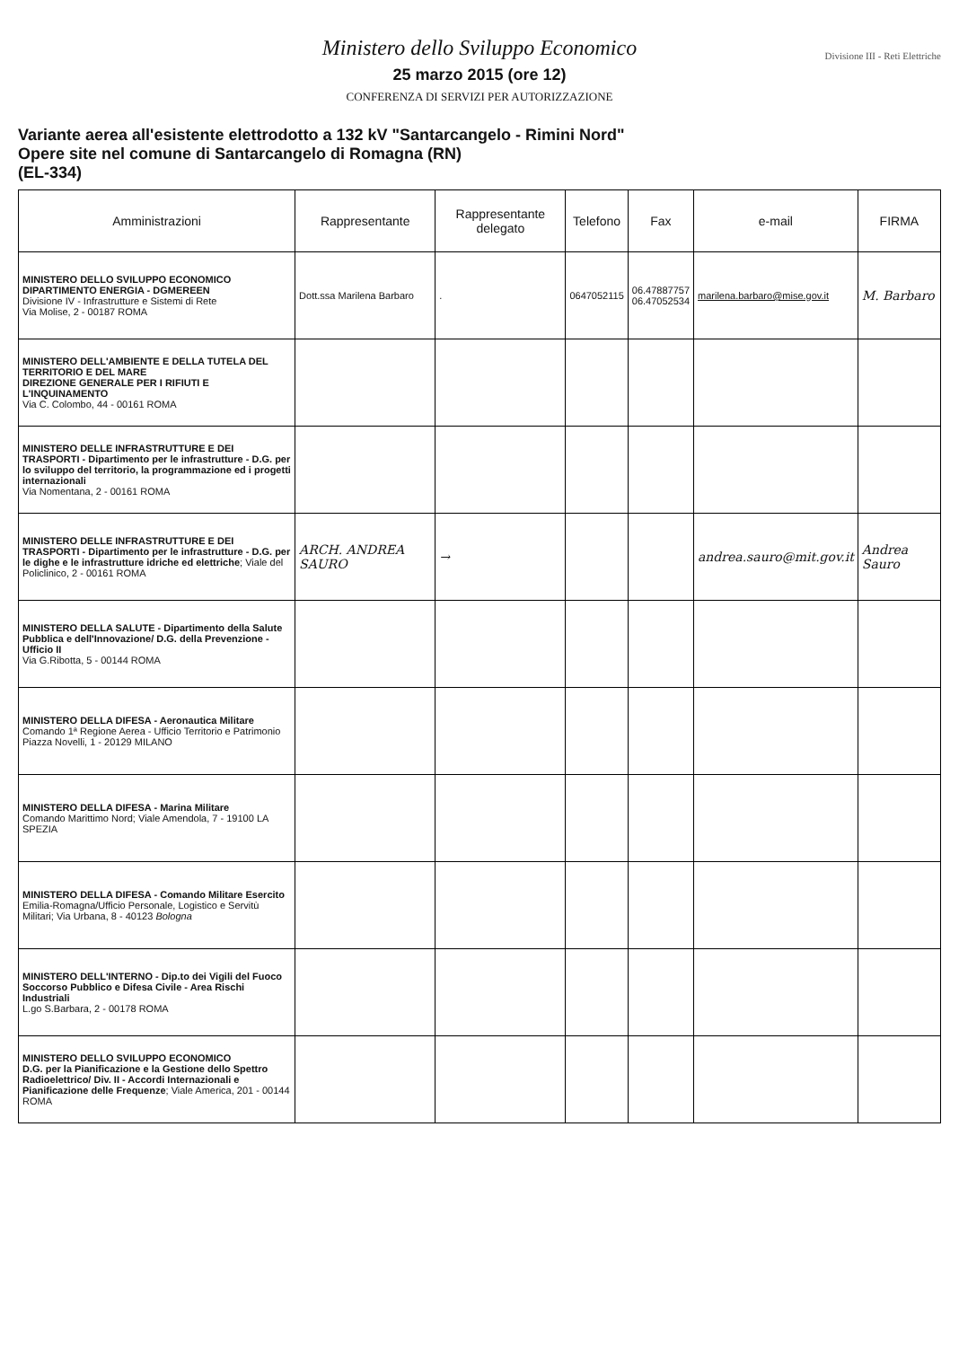Ministero dello Sviluppo Economico
25 marzo 2015 (ore 12)
CONFERENZA DI SERVIZI PER AUTORIZZAZIONE
Divisione III - Reti Elettriche
Variante aerea all'esistente elettrodotto a 132 kV "Santarcangelo - Rimini Nord"
Opere site nel comune di Santarcangelo di Romagna (RN)
(EL-334)
| Amministrazioni | Rappresentante | Rappresentante delegato | Telefono | Fax | e-mail | FIRMA |
| --- | --- | --- | --- | --- | --- | --- |
| MINISTERO DELLO SVILUPPO ECONOMICO DIPARTIMENTO ENERGIA - DGMEREEN Divisione IV - Infrastrutture e Sistemi di Rete Via Molise, 2 - 00187 ROMA | Dott.ssa Marilena Barbaro | . | 0647052115 | 06.47887757 06.47052534 | marilena.barbaro@mise.gov.it | M. Barbaro |
| MINISTERO DELL'AMBIENTE E DELLA TUTELA DEL TERRITORIO E DEL MARE DIREZIONE GENERALE PER I RIFIUTI E L'INQUINAMENTO Via C. Colombo, 44 - 00161 ROMA | | | | | | |
| MINISTERO DELLE INFRASTRUTTURE E DEI TRASPORTI - Dipartimento per le infrastrutture - D.G. per lo sviluppo del territorio, la programmazione ed i progetti internazionali Via Nomentana, 2 - 00161 ROMA | | | | | | |
| MINISTERO DELLE INFRASTRUTTURE E DEI TRASPORTI - Dipartimento per le infrastrutture - D.G. per le dighe e le infrastrutture idriche ed elettriche ; Viale del Policlinico, 2 - 00161 ROMA | ARCH. ANDREA SAURO | → | | | andrea.sauro@mit.gov.it | Andrea Sauro |
| MINISTERO DELLA SALUTE - Dipartimento della Salute Pubblica e dell'Innovazione/ D.G. della Prevenzione - Ufficio II Via G.Ribotta, 5 - 00144 ROMA | | | | | | |
| MINISTERO DELLA DIFESA - Aeronautica Militare Comando 1ª Regione Aerea - Ufficio Territorio e Patrimonio Piazza Novelli, 1 - 20129 MILANO | | | | | | |
| MINISTERO DELLA DIFESA - Marina Militare Comando Marittimo Nord; Viale Amendola, 7 - 19100 LA SPEZIA | | | | | | |
| MINISTERO DELLA DIFESA - Comando Militare Esercito Emilia-Romagna/Ufficio Personale, Logistico e Servitù Militari; Via Urbana, 8 - 40123 Bologna | | | | | | |
| MINISTERO DELL'INTERNO - Dip.to dei Vigili del Fuoco Soccorso Pubblico e Difesa Civile - Area Rischi Industriali L.go S.Barbara, 2 - 00178 ROMA | | | | | | |
| MINISTERO DELLO SVILUPPO ECONOMICO D.G. per la Pianificazione e la Gestione dello Spettro Radioelettrico/ Div. II - Accordi Internazionali e Pianificazione delle Frequenze ; Viale America, 201 - 00144 ROMA | | | | | | |